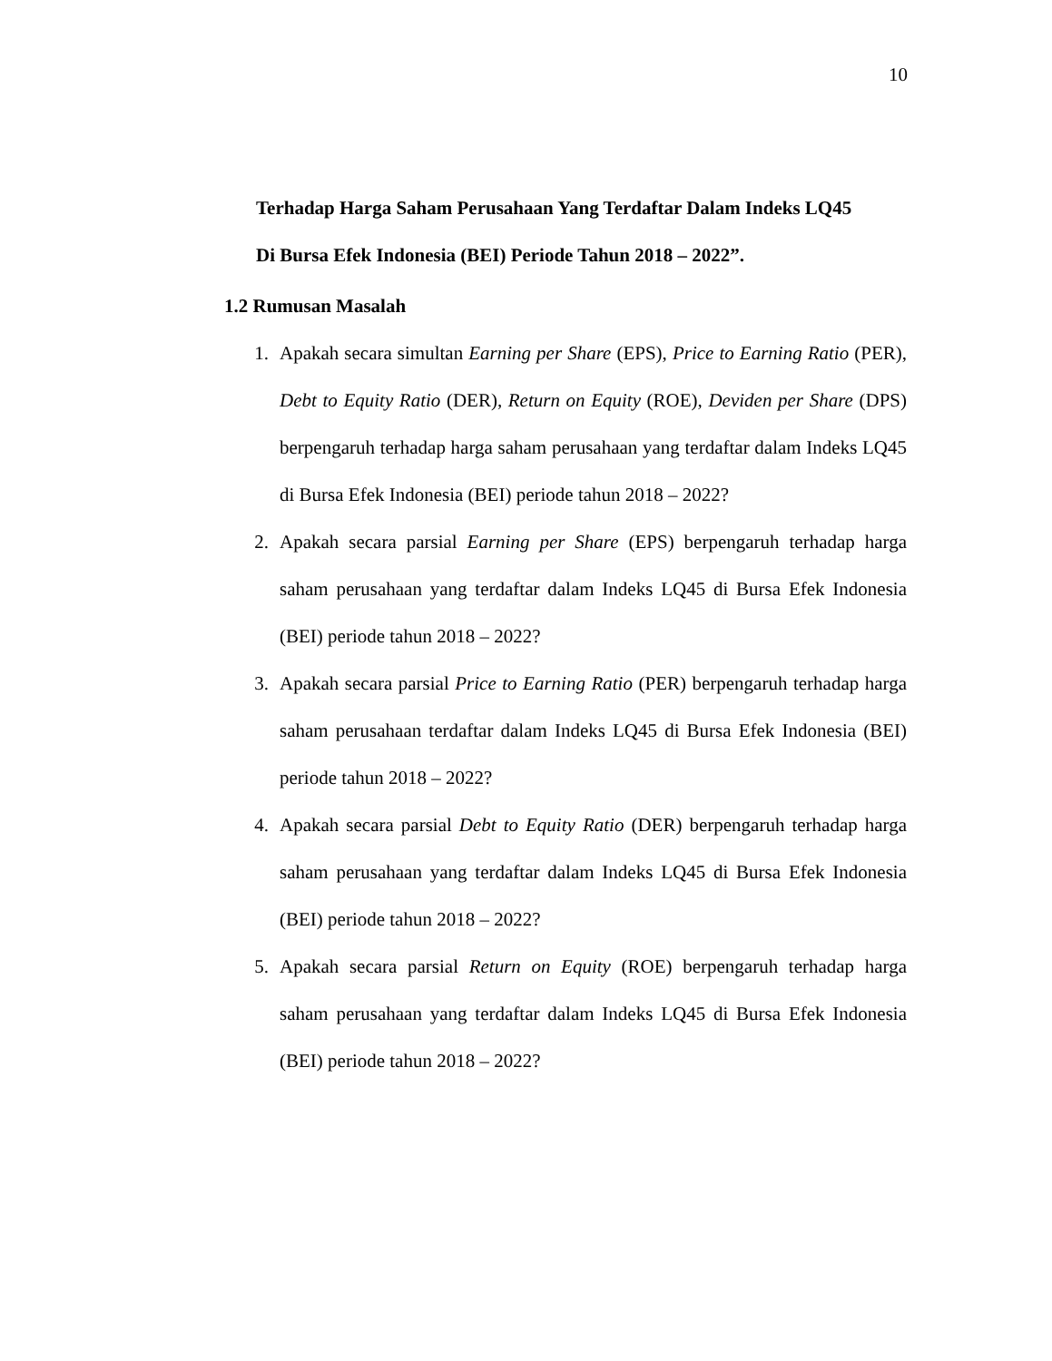10
Terhadap Harga Saham Perusahaan Yang Terdaftar Dalam Indeks LQ45
Di Bursa Efek Indonesia (BEI) Periode Tahun 2018 – 2022”.
1.2 Rumusan Masalah
1. Apakah secara simultan Earning per Share (EPS), Price to Earning Ratio (PER), Debt to Equity Ratio (DER), Return on Equity (ROE), Deviden per Share (DPS) berpengaruh terhadap harga saham perusahaan yang terdaftar dalam Indeks LQ45 di Bursa Efek Indonesia (BEI) periode tahun 2018 – 2022?
2. Apakah secara parsial Earning per Share (EPS) berpengaruh terhadap harga saham perusahaan yang terdaftar dalam Indeks LQ45 di Bursa Efek Indonesia (BEI) periode tahun 2018 – 2022?
3. Apakah secara parsial Price to Earning Ratio (PER) berpengaruh terhadap harga saham perusahaan terdaftar dalam Indeks LQ45 di Bursa Efek Indonesia (BEI) periode tahun 2018 – 2022?
4. Apakah secara parsial Debt to Equity Ratio (DER) berpengaruh terhadap harga saham perusahaan yang terdaftar dalam Indeks LQ45 di Bursa Efek Indonesia (BEI) periode tahun 2018 – 2022?
5. Apakah secara parsial Return on Equity (ROE) berpengaruh terhadap harga saham perusahaan yang terdaftar dalam Indeks LQ45 di Bursa Efek Indonesia (BEI) periode tahun 2018 – 2022?